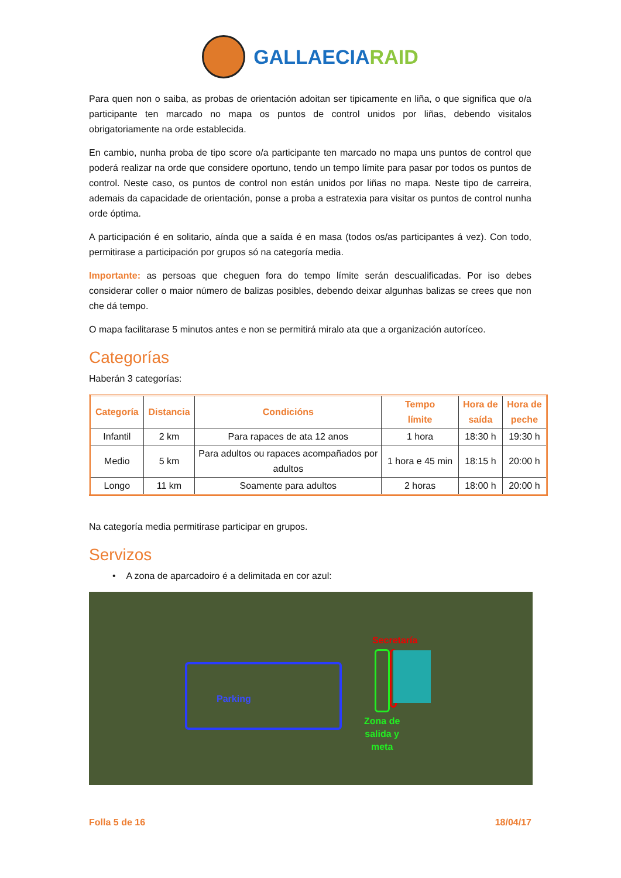GALLAECIARAID
Para quen non o saiba, as probas de orientación adoitan ser tipicamente en liña, o que significa que o/a participante ten marcado no mapa os puntos de control unidos por liñas, debendo visitalos obrigatoriamente na orde establecida.
En cambio, nunha proba de tipo score o/a participante ten marcado no mapa uns puntos de control que poderá realizar na orde que considere oportuno, tendo un tempo límite para pasar por todos os puntos de control. Neste caso, os puntos de control non están unidos por liñas no mapa. Neste tipo de carreira, ademais da capacidade de orientación, ponse a proba a estratexia para visitar os puntos de control nunha orde óptima.
A participación é en solitario, aínda que a saída é en masa (todos os/as participantes á vez). Con todo, permitirase a participación por grupos só na categoría media.
Importante: as persoas que cheguen fora do tempo límite serán descualificadas. Por iso debes considerar coller o maior número de balizas posibles, debendo deixar algunhas balizas se crees que non che dá tempo.
O mapa facilitarase 5 minutos antes e non se permitirá miralo ata que a organización autoríceo.
Categorías
Haberán 3 categorías:
| Categoría | Distancia | Condicións | Tempo límite | Hora de saída | Hora de peche |
| --- | --- | --- | --- | --- | --- |
| Infantil | 2 km | Para rapaces de ata 12 anos | 1 hora | 18:30 h | 19:30 h |
| Medio | 5 km | Para adultos ou rapaces acompañados por adultos | 1 hora e 45 min | 18:15 h | 20:00 h |
| Longo | 11 km | Soamente para adultos | 2 horas | 18:00 h | 20:00 h |
Na categoría media permitirase participar en grupos.
Servizos
• A zona de aparcadoiro é a delimitada en cor azul:
Parking
Secretaría
Zona de
salida y
meta
Folla 5 de 16 18/04/17